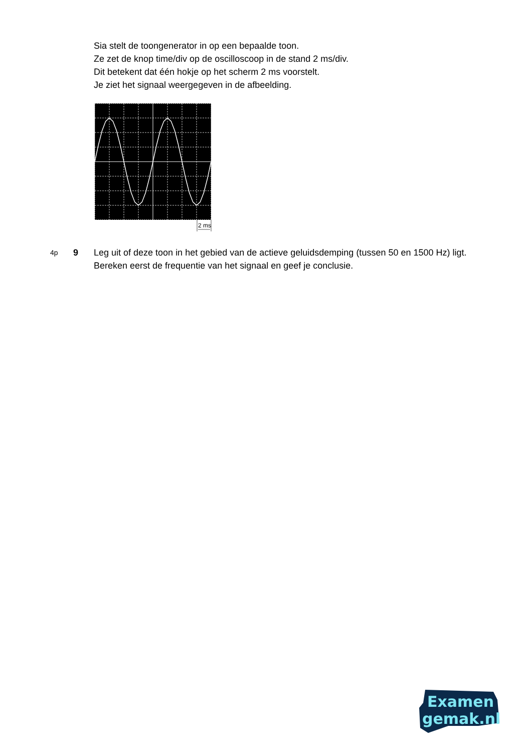Sia stelt de toongenerator in op een bepaalde toon.
Ze zet de knop time/div op de oscilloscoop in de stand 2 ms/div.
Dit betekent dat één hokje op het scherm 2 ms voorstelt.
Je ziet het signaal weergegeven in de afbeelding.
2 ms
4p
9 Leg uit of deze toon in het gebied van de actieve geluidsdemping (tussen 50 en 1500 Hz) ligt. Bereken eerst de frequentie van het signaal en geef je conclusie.
Examen
gemak.nl